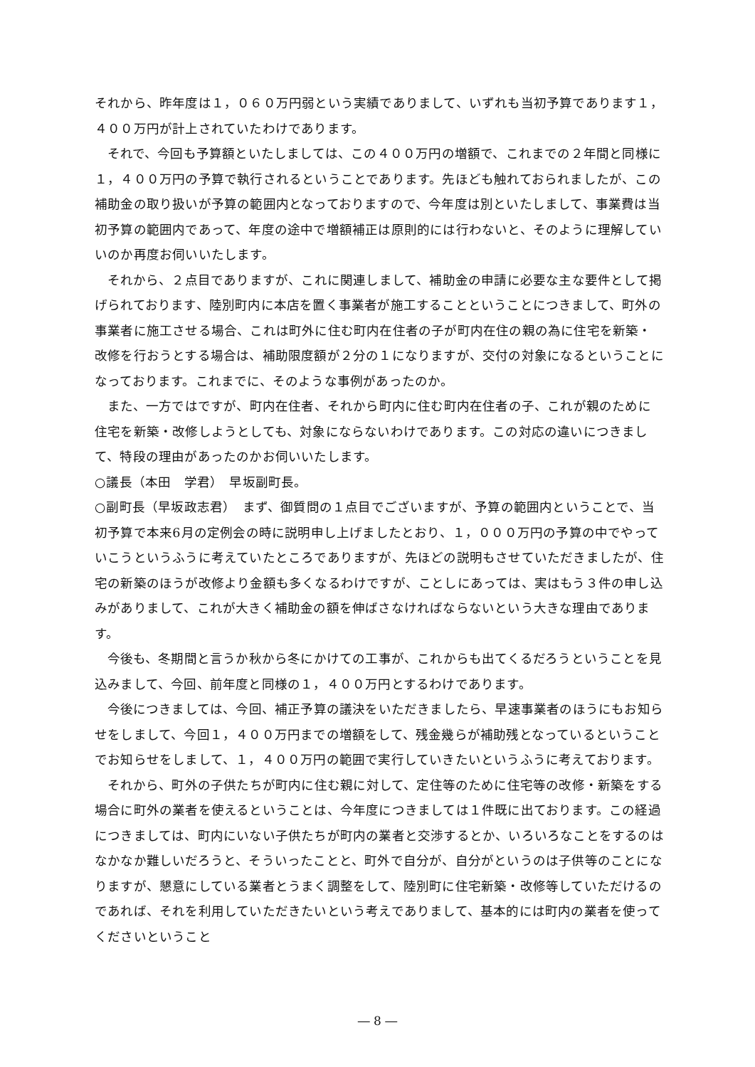それから、昨年度は１，０６０万円弱という実績でありまして、いずれも当初予算であります１，４００万円が計上されていたわけであります。
それで、今回も予算額といたしましては、この４００万円の増額で、これまでの２年間と同様に１，４００万円の予算で執行されるということであります。先ほども触れておられましたが、この補助金の取り扱いが予算の範囲内となっておりますので、今年度は別といたしまして、事業費は当初予算の範囲内であって、年度の途中で増額補正は原則的には行わないと、そのように理解していいのか再度お伺いいたします。
それから、２点目でありますが、これに関連しまして、補助金の申請に必要な主な要件として掲げられております、陸別町内に本店を置く事業者が施工することということにつきまして、町外の事業者に施工させる場合、これは町外に住む町内在住者の子が町内在住の親の為に住宅を新築・改修を行おうとする場合は、補助限度額が２分の１になりますが、交付の対象になるということになっております。これまでに、そのような事例があったのか。
また、一方ではですが、町内在住者、それから町内に住む町内在住者の子、これが親のために住宅を新築・改修しようとしても、対象にならないわけであります。この対応の違いにつきまして、特段の理由があったのかお伺いいたします。
○議長（本田　学君）　早坂副町長。
○副町長（早坂政志君）　まず、御質問の１点目でございますが、予算の範囲内ということで、当初予算で本来6月の定例会の時に説明申し上げましたとおり、１，０００万円の予算の中でやっていこうというふうに考えていたところでありますが、先ほどの説明もさせていただきましたが、住宅の新築のほうが改修より金額も多くなるわけですが、ことしにあっては、実はもう３件の申し込みがありまして、これが大きく補助金の額を伸ばさなければならないという大きな理由であります。
今後も、冬期間と言うか秋から冬にかけての工事が、これからも出てくるだろうということを見込みまして、今回、前年度と同様の１，４００万円とするわけであります。
今後につきましては、今回、補正予算の議決をいただきましたら、早速事業者のほうにもお知らせをしまして、今回１，４００万円までの増額をして、残金幾らが補助残となっているということでお知らせをしまして、１，４００万円の範囲で実行していきたいというふうに考えております。
それから、町外の子供たちが町内に住む親に対して、定住等のために住宅等の改修・新築をする場合に町外の業者を使えるということは、今年度につきましては１件既に出ております。この経過につきましては、町内にいない子供たちが町内の業者と交渉するとか、いろいろなことをするのはなかなか難しいだろうと、そういったことと、町外で自分が、自分がというのは子供等のことになりますが、懇意にしている業者とうまく調整をして、陸別町に住宅新築・改修等していただけるのであれば、それを利用していただきたいという考えでありまして、基本的には町内の業者を使ってくださいということ
― 8 ―